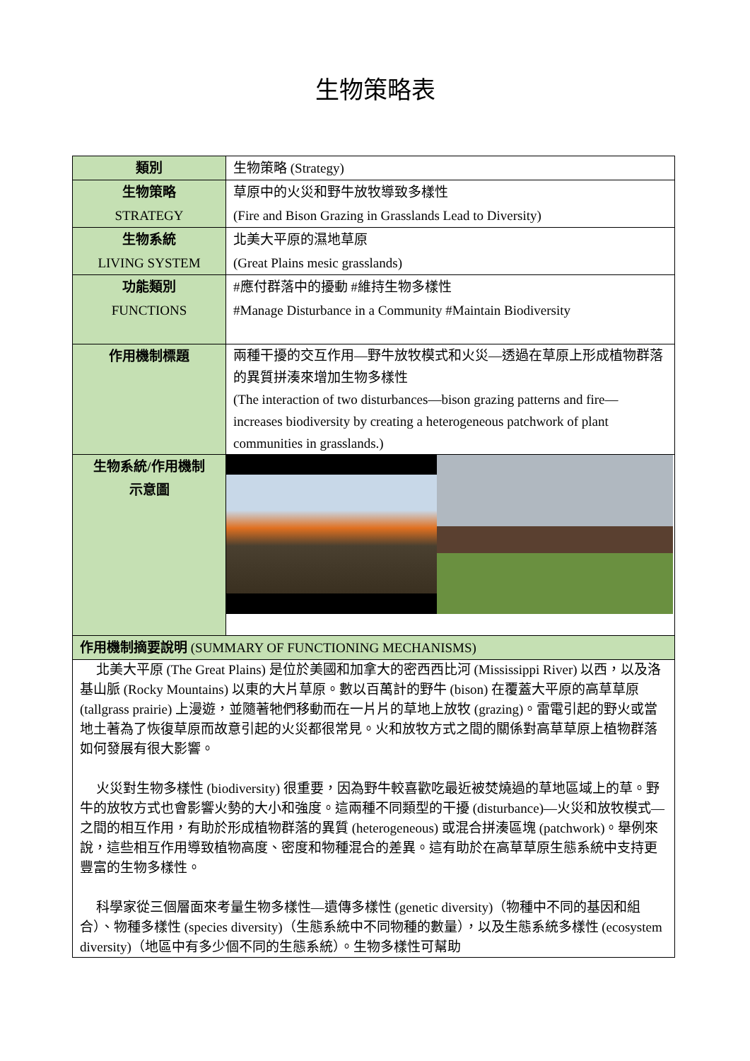生物策略表
| 類別 | 生物策略 (Strategy) |
| 生物策略 STRATEGY | 草原中的火災和野牛放牧導致多樣性 (Fire and Bison Grazing in Grasslands Lead to Diversity) |
| 生物系統 LIVING SYSTEM | 北美大平原的濕地草原 (Great Plains mesic grasslands) |
| 功能類別 FUNCTIONS | #應付群落中的擾動 #維持生物多樣性 #Manage Disturbance in a Community #Maintain Biodiversity |
| 作用機制標題 | 兩種干擾的交互作用—野牛放牧模式和火災—透過在草原上形成植物群落的異質拼湊來增加生物多樣性 (The interaction of two disturbances—bison grazing patterns and fire—increases biodiversity by creating a heterogeneous patchwork of plant communities in grasslands.) |
| 生物系統/作用機制 示意圖 | |
| 作用機制摘要說明 (SUMMARY OF FUNCTIONING MECHANISMS) | |
| 北美大平原 (The Great Plains) 是位於美國和加拿大的密西西比河 (Mississippi River) 以西，以及洛基山脈 (Rocky Mountains) 以東的大片草原。數以百萬計的野牛 (bison) 在覆蓋大平原的高草草原 (tallgrass prairie) 上漫遊，並隨著牠們移動而在一片片的草地上放牧 (grazing)。雷電引起的野火或當地土著為了恢復草原而故意引起的火災都很常見。火和放牧方式之間的關係對高草草原上植物群落如何發展有很大影響。 火災對生物多樣性 (biodiversity) 很重要，因為野牛較喜歡吃最近被焚燒過的草地區域上的草。野牛的放牧方式也會影響火勢的大小和強度。這兩種不同類型的干擾 (disturbance)—火災和放牧模式—之間的相互作用，有助於形成植物群落的異質 (heterogeneous) 或混合拼湊區塊 (patchwork)。舉例來說，這些相互作用導致植物高度、密度和物種混合的差異。這有助於在高草草原生態系統中支持更豐富的生物多樣性。 科學家從三個層面來考量生物多樣性—遺傳多樣性 (genetic diversity)（物種中不同的基因和組合）、物種多樣性 (species diversity)（生態系統中不同物種的數量），以及生態系統多樣性 (ecosystem diversity)（地區中有多少個不同的生態系統）。生物多樣性可幫助 | |